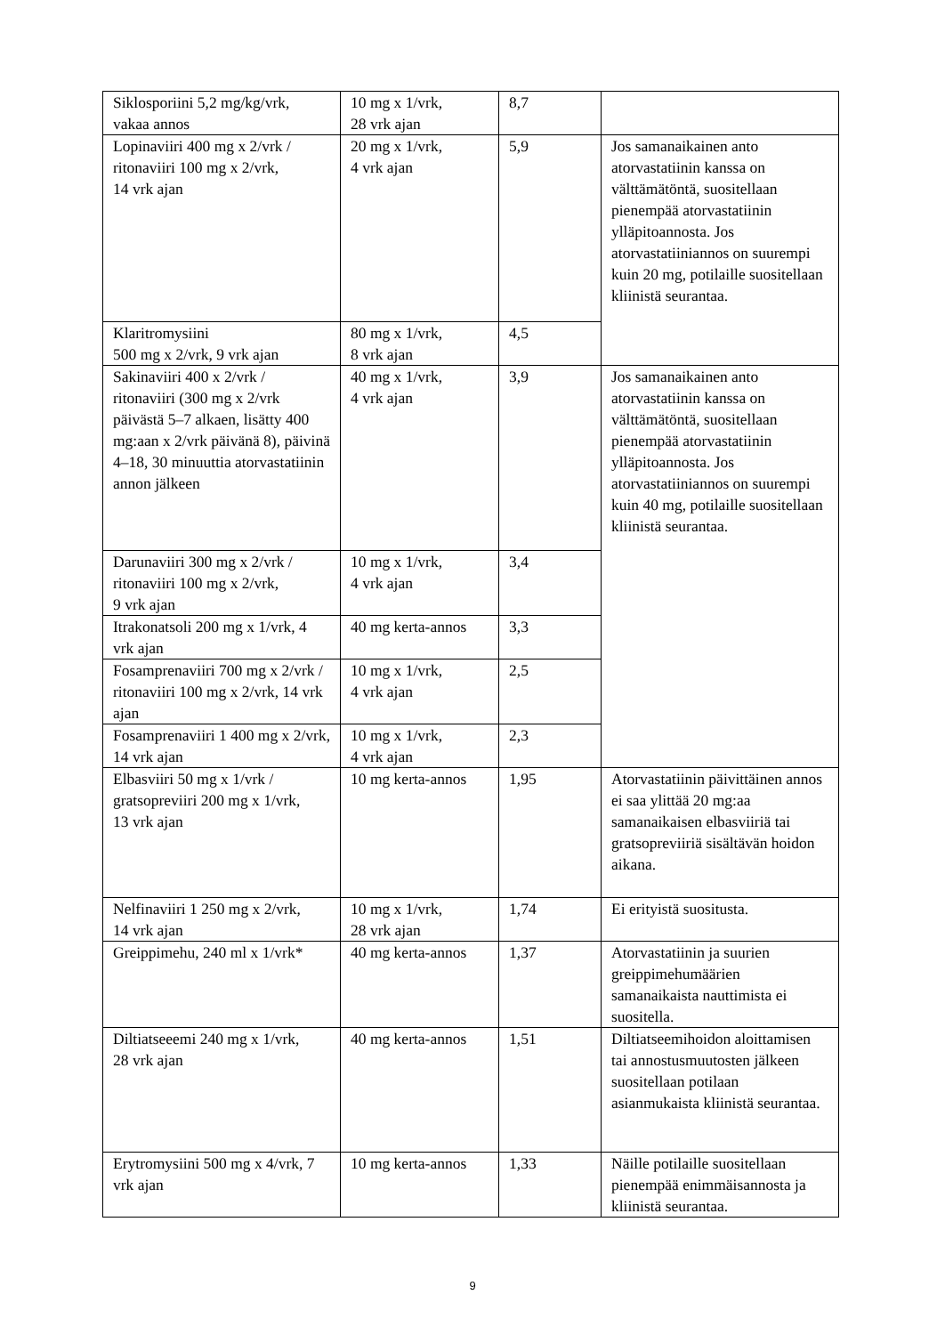| Siklosporiini 5,2 mg/kg/vrk, vakaa annos | 10 mg x 1/vrk, 28 vrk ajan | 8,7 | |
| Lopinaviiri 400 mg x 2/vrk / ritonaviiri 100 mg x 2/vrk, 14 vrk ajan | 20 mg x 1/vrk, 4 vrk ajan | 5,9 | Jos samanaikainen anto atorvastatiinin kanssa on välttämätöntä, suositellaan pienempää atorvastatiinin ylläpitoannosta. Jos atorvastatiiniannos on suurempi kuin 20 mg, potilaille suositellaan kliinistä seurantaa. |
| Klaritromysiini 500 mg x 2/vrk, 9 vrk ajan | 80 mg x 1/vrk, 8 vrk ajan | 4,5 | |
| Sakinaviiri 400 x 2/vrk / ritonaviiri (300 mg x 2/vrk päivästä 5–7 alkaen, lisätty 400 mg:aan x 2/vrk päivänä 8), päivinä 4–18, 30 minuuttia atorvastatiinin annon jälkeen | 40 mg x 1/vrk, 4 vrk ajan | 3,9 | Jos samanaikainen anto atorvastatiinin kanssa on välttämätöntä, suositellaan pienempää atorvastatiinin ylläpitoannosta. Jos atorvastatiiniannos on suurempi kuin 40 mg, potilaille suositellaan kliinistä seurantaa. |
| Darunaviiri 300 mg x 2/vrk / ritonaviiri 100 mg x 2/vrk, 9 vrk ajan | 10 mg x 1/vrk, 4 vrk ajan | 3,4 | |
| Itrakonatsoli 200 mg x 1/vrk, 4 vrk ajan | 40 mg kerta-annos | 3,3 | |
| Fosamprenaviiri 700 mg x 2/vrk / ritonaviiri 100 mg x 2/vrk, 14 vrk ajan | 10 mg x 1/vrk, 4 vrk ajan | 2,5 | |
| Fosamprenaviiri 1 400 mg x 2/vrk, 14 vrk ajan | 10 mg x 1/vrk, 4 vrk ajan | 2,3 | |
| Elbasviiri 50 mg x 1/vrk / gratsopreviiri 200 mg x 1/vrk, 13 vrk ajan | 10 mg kerta-annos | 1,95 | Atorvastatiinin päivittäinen annos ei saa ylittää 20 mg:aa samanaikaisen elbasviiriä tai gratsopreviiriä sisältävän hoidon aikana. |
| Nelfinaviiri 1 250 mg x 2/vrk, 14 vrk ajan | 10 mg x 1/vrk, 28 vrk ajan | 1,74 | Ei erityistä suositusta. |
| Greippimehu, 240 ml x 1/vrk* | 40 mg kerta-annos | 1,37 | Atorvastatiinin ja suurien greippimehumäärien samanaikaista nauttimista ei suositella. |
| Diltiatseeemi 240 mg x 1/vrk, 28 vrk ajan | 40 mg kerta-annos | 1,51 | Diltiatseemihoidon aloittamisen tai annostusmuutosten jälkeen suositellaan potilaan asianmukaista kliinistä seurantaa. |
| Erytromysiini 500 mg x 4/vrk, 7 vrk ajan | 10 mg kerta-annos | 1,33 | Näille potilaille suositellaan pienempää enimmäisannosta ja kliinistä seurantaa. |
9